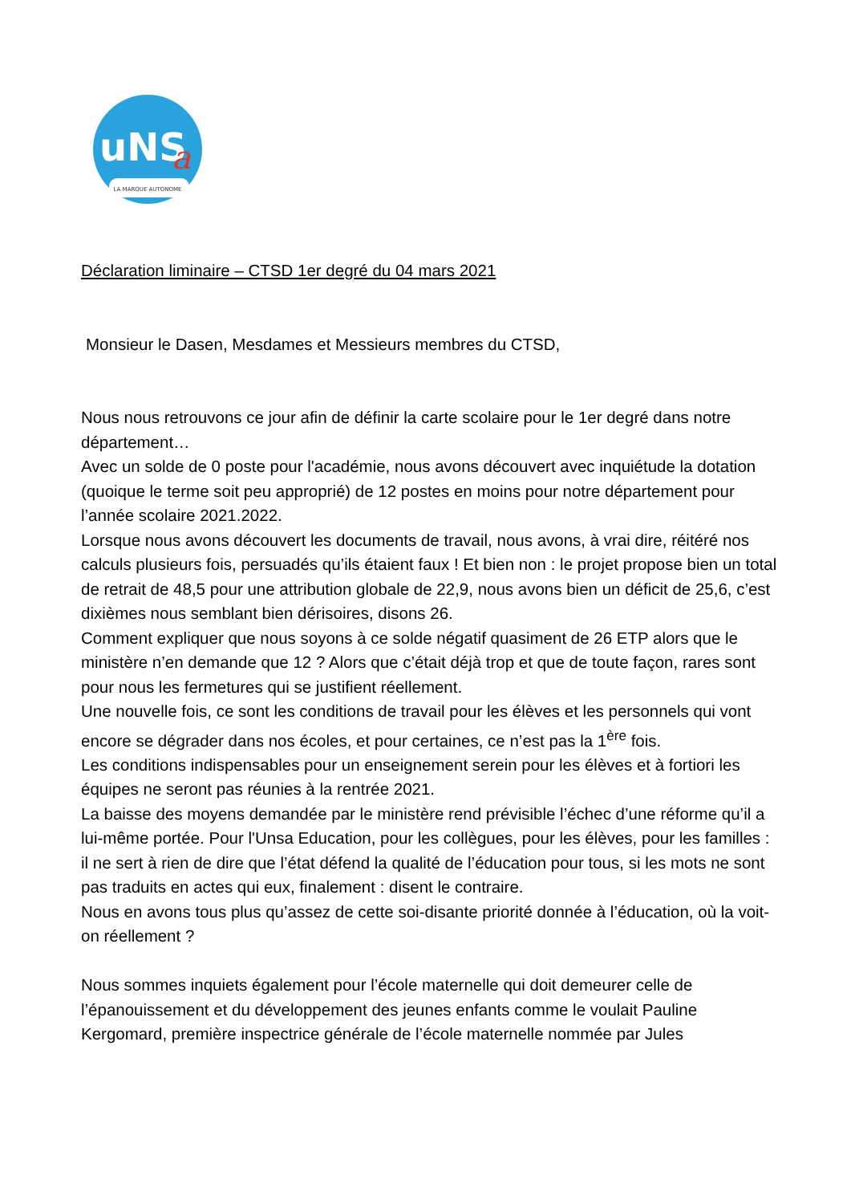uNS
a
LA MARQUE AUTONOME
Déclaration liminaire – CTSD 1er degré du 04 mars 2021
Monsieur le Dasen, Mesdames et Messieurs membres du CTSD,
Nous nous retrouvons ce jour afin de définir la carte scolaire pour le 1er degré dans notre département…
Avec un solde de 0 poste pour l'académie, nous avons découvert avec inquiétude la dotation (quoique le terme soit peu approprié) de 12 postes en moins pour notre département pour l’année scolaire 2021.2022.
Lorsque nous avons découvert les documents de travail, nous avons, à vrai dire, réitéré nos calculs plusieurs fois, persuadés qu’ils étaient faux ! Et bien non : le projet propose bien un total de retrait de 48,5 pour une attribution globale de 22,9, nous avons bien un déficit de 25,6, c’est dixièmes nous semblant bien dérisoires, disons 26.
Comment expliquer que nous soyons à ce solde négatif quasiment de 26 ETP alors que le ministère n’en demande que 12 ? Alors que c’était déjà trop et que de toute façon, rares sont pour nous les fermetures qui se justifient réellement.
Une nouvelle fois, ce sont les conditions de travail pour les élèves et les personnels qui vont encore se dégrader dans nos écoles, et pour certaines, ce n’est pas la 1<sup>ère</sup> fois.
Les conditions indispensables pour un enseignement serein pour les élèves et à fortiori les équipes ne seront pas réunies à la rentrée 2021.
La baisse des moyens demandée par le ministère rend prévisible l’échec d’une réforme qu’il a lui-même portée. Pour l'Unsa Education, pour les collègues, pour les élèves, pour les familles : il ne sert à rien de dire que l’état défend la qualité de l’éducation pour tous, si les mots ne sont pas traduits en actes qui eux, finalement : disent le contraire.
Nous en avons tous plus qu’assez de cette soi-disante priorité donnée à l’éducation, où la voit-on réellement ?
Nous sommes inquiets également pour l’école maternelle qui doit demeurer celle de l’épanouissement et du développement des jeunes enfants comme le voulait Pauline Kergomard, première inspectrice générale de l’école maternelle nommée par Jules